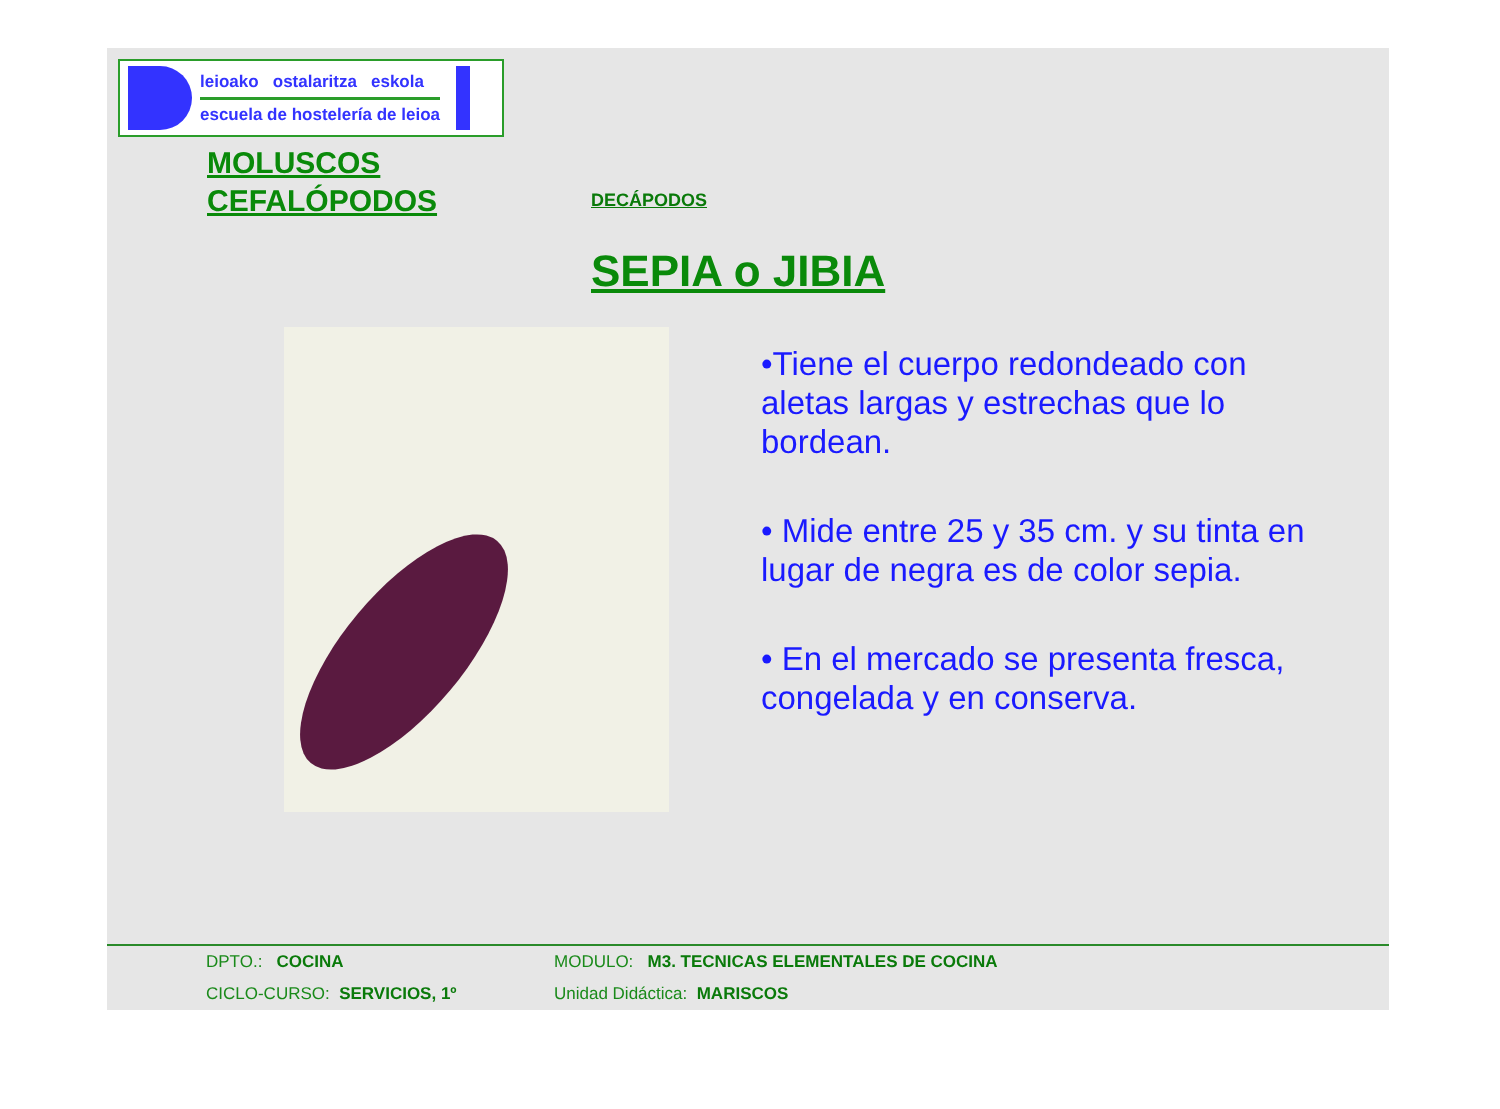leioako ostalaritza eskola
escuela de hostelería de leioa
MOLUSCOS
CEFALÓPODOS
DECÁPODOS
SEPIA o JIBIA
•Tiene el cuerpo redondeado con aletas largas y estrechas que lo bordean.
• Mide entre 25 y 35 cm. y su tinta en lugar de negra es de color sepia.
• En el mercado se presenta fresca, congelada y en conserva.
DPTO.: COCINA MODULO: M3. TECNICAS ELEMENTALES DE COCINA
CICLO-CURSO: SERVICIOS, 1º Unidad Didáctica: MARISCOS